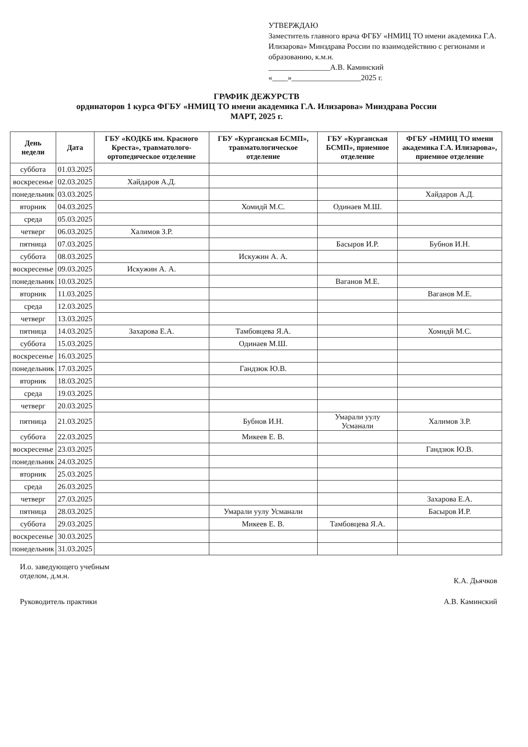УТВЕРЖДАЮ
Заместитель главного врача ФГБУ «НМИЦ ТО имени академика Г.А. Илизарова» Минздрава России по взаимодействию с регионами и образованию, к.м.н.
________________А.В. Каминский
«____»__________________2025 г.
ГРАФИК ДЕЖУРСТВ
ординаторов 1 курса ФГБУ «НМИЦ ТО имени академика Г.А. Илизарова» Минздрава России
МАРТ, 2025 г.
| День недели | Дата | ГБУ «КОДКБ им. Красного Креста», травматолого-ортопедическое отделение | ГБУ «Курганская БСМП», травматологическое отделение | ГБУ «Курганская БСМП», приемное отделение | ФГБУ «НМИЦ ТО имени академика Г.А. Илизарова», приемное отделение |
| --- | --- | --- | --- | --- | --- |
| суббота | 01.03.2025 | | | | |
| воскресенье | 02.03.2025 | Хайдаров А.Д. | | | |
| понедельник | 03.03.2025 | | | | Хайдаров А.Д. |
| вторник | 04.03.2025 | | Хомидй М.С. | Одинаев М.Ш. | |
| среда | 05.03.2025 | | | | |
| четверг | 06.03.2025 | Халимов З.Р. | | | |
| пятница | 07.03.2025 | | | Басыров И.Р. | Бубнов И.Н. |
| суббота | 08.03.2025 | | Искужин А. А. | | |
| воскресенье | 09.03.2025 | Искужин А. А. | | | |
| понедельник | 10.03.2025 | | | Ваганов М.Е. | |
| вторник | 11.03.2025 | | | | Ваганов М.Е. |
| среда | 12.03.2025 | | | | |
| четверг | 13.03.2025 | | | | |
| пятница | 14.03.2025 | Захарова Е.А. | Тамбовцева Я.А. | | Хомидй М.С. |
| суббота | 15.03.2025 | | Одинаев М.Ш. | | |
| воскресенье | 16.03.2025 | | | | |
| понедельник | 17.03.2025 | | Гандзюк Ю.В. | | |
| вторник | 18.03.2025 | | | | |
| среда | 19.03.2025 | | | | |
| четверг | 20.03.2025 | | | | |
| пятница | 21.03.2025 | | Бубнов И.Н. | Умарали уулу Усманали | Халимов З.Р. |
| суббота | 22.03.2025 | | Микеев Е. В. | | |
| воскресенье | 23.03.2025 | | | | Гандзюк Ю.В. |
| понедельник | 24.03.2025 | | | | |
| вторник | 25.03.2025 | | | | |
| среда | 26.03.2025 | | | | |
| четверг | 27.03.2025 | | | | Захарова Е.А. |
| пятница | 28.03.2025 | | Умарали уулу Усманали | | Басыров И.Р. |
| суббота | 29.03.2025 | | Микеев Е. В. | Тамбовцева Я.А. | |
| воскресенье | 30.03.2025 | | | | |
| понедельник | 31.03.2025 | | | | |
И.о. заведующего учебным
отделом, д.м.н.
К.А. Дьячков
Руководитель практики А.В. Каминский